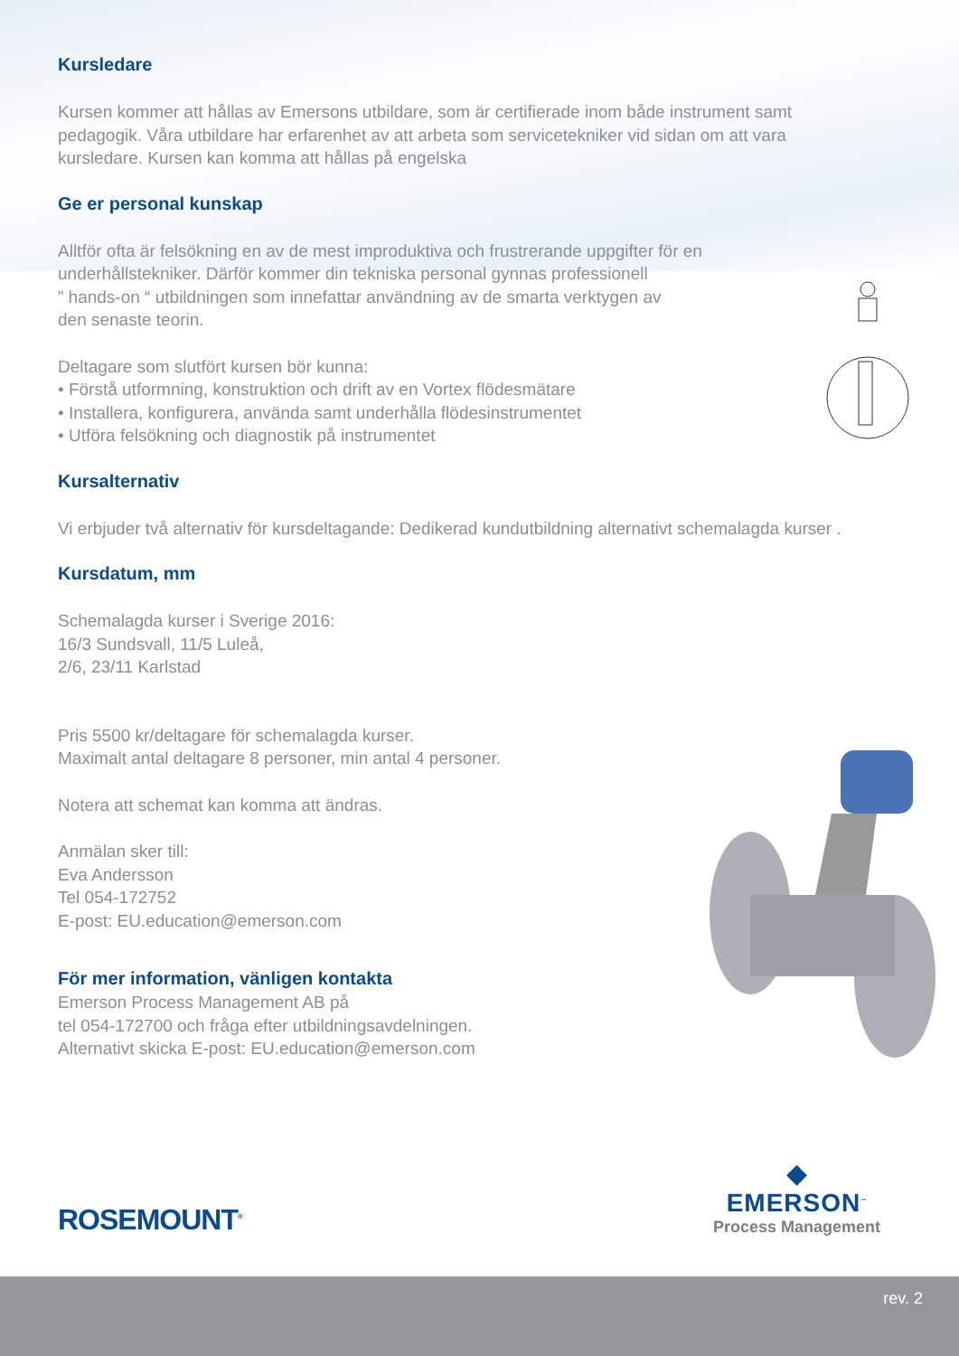Kursledare
Kursen kommer att hållas av Emersons utbildare, som är certifierade inom både instrument samt pedagogik. Våra utbildare har erfarenhet av att arbeta som servicetekniker vid sidan om att vara kursledare. Kursen kan komma att hållas på engelska
Ge er personal kunskap
Alltför ofta är felsökning en av de mest improduktiva och frustrerande uppgifter för en underhållstekniker. Därför kommer din tekniska personal gynnas professionell
” hands-on “ utbildningen som innefattar användning av de smarta verktygen av
den senaste teorin.
Deltagare som slutfört kursen bör kunna:
• Förstå utformning, konstruktion och drift av en Vortex flödesmätare
• Installera, konfigurera, använda samt underhålla flödesinstrumentet
• Utföra felsökning och diagnostik på instrumentet
Kursalternativ
Vi erbjuder två alternativ för kursdeltagande: Dedikerad kundutbildning alternativt schemalagda kurser .
Kursdatum, mm
Schemalagda kurser i Sverige 2016:
16/3 Sundsvall, 11/5 Luleå,
2/6, 23/11 Karlstad
Pris 5500 kr/deltagare för schemalagda kurser.
Maximalt antal deltagare 8 personer, min antal 4 personer.
Notera att schemat kan komma att ändras.
Anmälan sker till:
Eva Andersson
Tel 054-172752
E-post: EU.education@emerson.com
För mer information, vänligen kontakta
Emerson Process Management AB på
tel 054-172700 och fråga efter utbildningsavdelningen.
Alternativt skicka E-post: EU.education@emerson.com
ROSEMOUNT<sup>®</sup>
◆
EMERSON<sup>™</sup>
Process Management
rev. 2